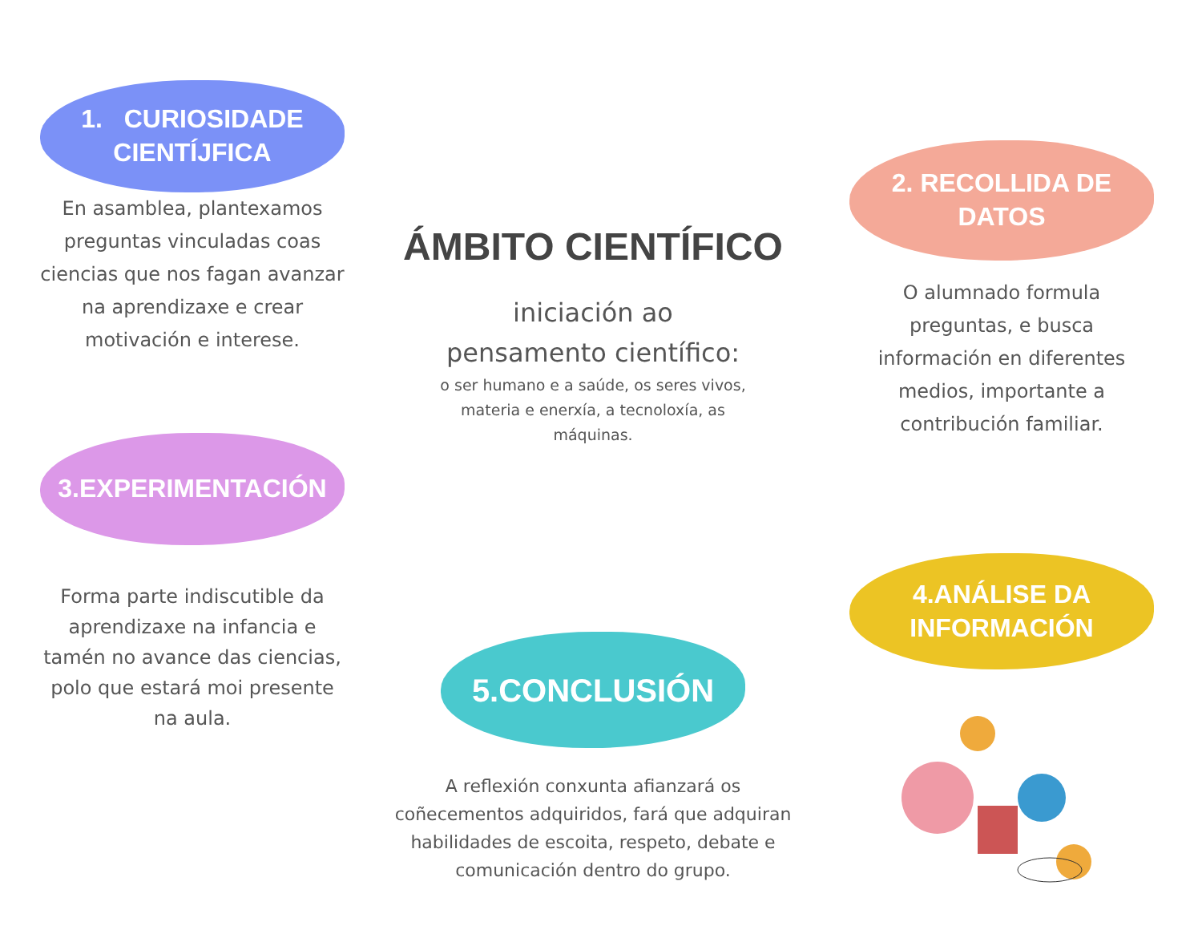1. CURIOSIDADE
CIENTÍJFICA
En asamblea, plantexamos preguntas vinculadas coas ciencias que nos fagan avanzar na aprendizaxe e crear motivación e interese.
3.EXPERIMENTACIÓN
Forma parte indiscutible da aprendizaxe na infancia e tamén no avance das ciencias, polo que estará moi presente na aula.
ÁMBITO CIENTÍFICO
iniciación ao
pensamento científico:
o ser humano e a saúde, os seres vivos, materia e enerxía, a tecnoloxía, as máquinas.
5.CONCLUSIÓN
A reflexión conxunta afianzará os coñecementos adquiridos, fará que adquiran habilidades de escoita, respeto, debate e comunicación dentro do grupo.
2. RECOLLIDA DE
DATOS
O alumnado formula preguntas, e busca información en diferentes medios, importante a contribución familiar.
4.ANÁLISE DA
INFORMACIÓN